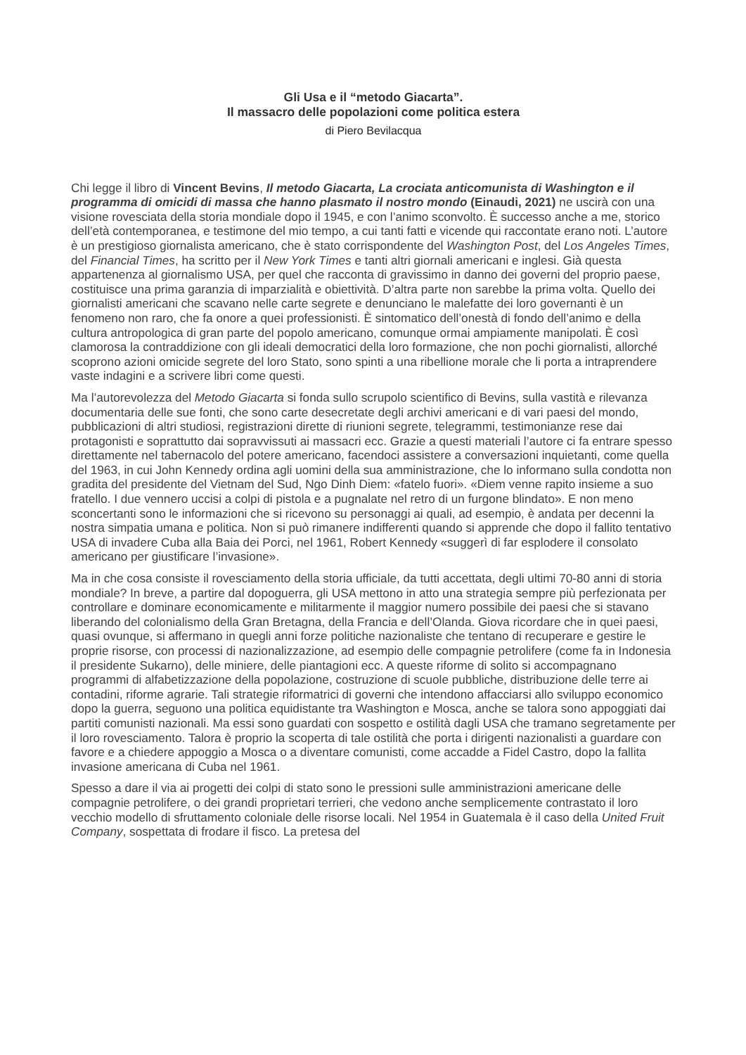Gli Usa e il “metodo Giacarta”.
Il massacro delle popolazioni come politica estera
di Piero Bevilacqua
Chi legge il libro di Vincent Bevins, Il metodo Giacarta, La crociata anticomunista di Washington e il programma di omicidi di massa che hanno plasmato il nostro mondo (Einaudi, 2021) ne uscirà con una visione rovesciata della storia mondiale dopo il 1945, e con l’animo sconvolto. È successo anche a me, storico dell’età contemporanea, e testimone del mio tempo, a cui tanti fatti e vicende qui raccontate erano noti. L’autore è un prestigioso giornalista americano, che è stato corrispondente del Washington Post, del Los Angeles Times, del Financial Times, ha scritto per il New York Times e tanti altri giornali americani e inglesi. Già questa appartenenza al giornalismo USA, per quel che racconta di gravissimo in danno dei governi del proprio paese, costituisce una prima garanzia di imparzialità e obiettività. D’altra parte non sarebbe la prima volta. Quello dei giornalisti americani che scavano nelle carte segrete e denunciano le malefatte dei loro governanti è un fenomeno non raro, che fa onore a quei professionisti. È sintomatico dell’onestà di fondo dell’animo e della cultura antropologica di gran parte del popolo americano, comunque ormai ampiamente manipolati. È così clamorosa la contraddizione con gli ideali democratici della loro formazione, che non pochi giornalisti, allorché scoprono azioni omicide segrete del loro Stato, sono spinti a una ribellione morale che li porta a intraprendere vaste indagini e a scrivere libri come questi.
Ma l’autorevolezza del Metodo Giacarta si fonda sullo scrupolo scientifico di Bevins, sulla vastità e rilevanza documentaria delle sue fonti, che sono carte desecretate degli archivi americani e di vari paesi del mondo, pubblicazioni di altri studiosi, registrazioni dirette di riunioni segrete, telegrammi, testimonianze rese dai protagonisti e soprattutto dai sopravvissuti ai massacri ecc. Grazie a questi materiali l’autore ci fa entrare spesso direttamente nel tabernacolo del potere americano, facendoci assistere a conversazioni inquietanti, come quella del 1963, in cui John Kennedy ordina agli uomini della sua amministrazione, che lo informano sulla condotta non gradita del presidente del Vietnam del Sud, Ngo Dinh Diem: «fatelo fuori». «Diem venne rapito insieme a suo fratello. I due vennero uccisi a colpi di pistola e a pugnalate nel retro di un furgone blindato». E non meno sconcertanti sono le informazioni che si ricevono su personaggi ai quali, ad esempio, è andata per decenni la nostra simpatia umana e politica. Non si può rimanere indifferenti quando si apprende che dopo il fallito tentativo USA di invadere Cuba alla Baia dei Porci, nel 1961, Robert Kennedy «suggerì di far esplodere il consolato americano per giustificare l’invasione».
Ma in che cosa consiste il rovesciamento della storia ufficiale, da tutti accettata, degli ultimi 70-80 anni di storia mondiale? In breve, a partire dal dopoguerra, gli USA mettono in atto una strategia sempre più perfezionata per controllare e dominare economicamente e militarmente il maggior numero possibile dei paesi che si stavano liberando del colonialismo della Gran Bretagna, della Francia e dell’Olanda. Giova ricordare che in quei paesi, quasi ovunque, si affermano in quegli anni forze politiche nazionaliste che tentano di recuperare e gestire le proprie risorse, con processi di nazionalizzazione, ad esempio delle compagnie petrolifere (come fa in Indonesia il presidente Sukarno), delle miniere, delle piantagioni ecc. A queste riforme di solito si accompagnano programmi di alfabetizzazione della popolazione, costruzione di scuole pubbliche, distribuzione delle terre ai contadini, riforme agrarie. Tali strategie riformatrici di governi che intendono affacciarsi allo sviluppo economico dopo la guerra, seguono una politica equidistante tra Washington e Mosca, anche se talora sono appoggiati dai partiti comunisti nazionali. Ma essi sono guardati con sospetto e ostilità dagli USA che tramano segretamente per il loro rovesciamento. Talora è proprio la scoperta di tale ostilità che porta i dirigenti nazionalisti a guardare con favore e a chiedere appoggio a Mosca o a diventare comunisti, come accadde a Fidel Castro, dopo la fallita invasione americana di Cuba nel 1961.
Spesso a dare il via ai progetti dei colpi di stato sono le pressioni sulle amministrazioni americane delle compagnie petrolifere, o dei grandi proprietari terrieri, che vedono anche semplicemente contrastato il loro vecchio modello di sfruttamento coloniale delle risorse locali. Nel 1954 in Guatemala è il caso della United Fruit Company, sospettata di frodare il fisco. La pretesa del